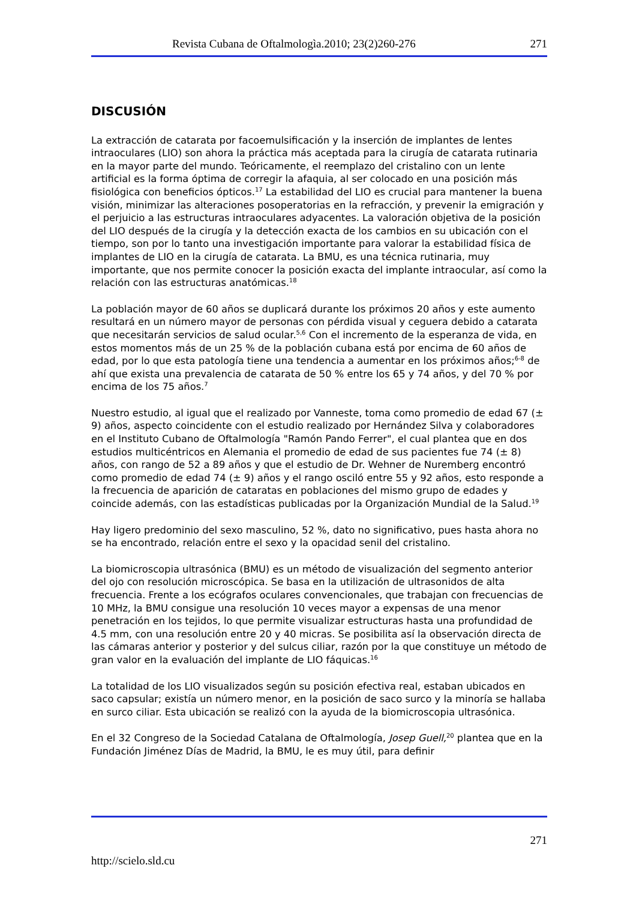Revista Cubana de Oftalmologìa.2010; 23(2)260-276 271
DISCUSIÓN
La extracción de catarata por facoemulsificación y la inserción de implantes de lentes intraoculares (LIO) son ahora la práctica más aceptada para la cirugía de catarata rutinaria en la mayor parte del mundo. Teóricamente, el reemplazo del cristalino con un lente artificial es la forma óptima de corregir la afaquia, al ser colocado en una posición más fisiológica con beneficios ópticos.<sup>17</sup> La estabilidad del LIO es crucial para mantener la buena visión, minimizar las alteraciones posoperatorias en la refracción, y prevenir la emigración y el perjuicio a las estructuras intraoculares adyacentes. La valoración objetiva de la posición del LIO después de la cirugía y la detección exacta de los cambios en su ubicación con el tiempo, son por lo tanto una investigación importante para valorar la estabilidad física de implantes de LIO en la cirugía de catarata. La BMU, es una técnica rutinaria, muy importante, que nos permite conocer la posición exacta del implante intraocular, así como la relación con las estructuras anatómicas.<sup>18</sup>
La población mayor de 60 años se duplicará durante los próximos 20 años y este aumento resultará en un número mayor de personas con pérdida visual y ceguera debido a catarata que necesitarán servicios de salud ocular.<sup>5,6</sup> Con el incremento de la esperanza de vida, en estos momentos más de un 25 % de la población cubana está por encima de 60 años de edad, por lo que esta patología tiene una tendencia a aumentar en los próximos años;<sup>6-8</sup> de ahí que exista una prevalencia de catarata de 50 % entre los 65 y 74 años, y del 70 % por encima de los 75 años.<sup>7</sup>
Nuestro estudio, al igual que el realizado por Vanneste, toma como promedio de edad 67 (± 9) años, aspecto coincidente con el estudio realizado por Hernández Silva y colaboradores en el Instituto Cubano de Oftalmología "Ramón Pando Ferrer", el cual plantea que en dos estudios multicéntricos en Alemania el promedio de edad de sus pacientes fue 74 (± 8) años, con rango de 52 a 89 años y que el estudio de Dr. Wehner de Nuremberg encontró como promedio de edad 74 (± 9) años y el rango osciló entre 55 y 92 años, esto responde a la frecuencia de aparición de cataratas en poblaciones del mismo grupo de edades y coincide además, con las estadísticas publicadas por la Organización Mundial de la Salud.<sup>19</sup>
Hay ligero predominio del sexo masculino, 52 %, dato no significativo, pues hasta ahora no se ha encontrado, relación entre el sexo y la opacidad senil del cristalino.
La biomicroscopia ultrasónica (BMU) es un método de visualización del segmento anterior del ojo con resolución microscópica. Se basa en la utilización de ultrasonidos de alta frecuencia. Frente a los ecógrafos oculares convencionales, que trabajan con frecuencias de 10 MHz, la BMU consigue una resolución 10 veces mayor a expensas de una menor penetración en los tejidos, lo que permite visualizar estructuras hasta una profundidad de 4.5 mm, con una resolución entre 20 y 40 micras. Se posibilita así la observación directa de las cámaras anterior y posterior y del sulcus ciliar, razón por la que constituye un método de gran valor en la evaluación del implante de LIO fáquicas.<sup>16</sup>
La totalidad de los LIO visualizados según su posición efectiva real, estaban ubicados en saco capsular; existía un número menor, en la posición de saco surco y la minoría se hallaba en surco ciliar. Esta ubicación se realizó con la ayuda de la biomicroscopia ultrasónica.
En el 32 Congreso de la Sociedad Catalana de Oftalmología, Josep Guell,<sup>20</sup> plantea que en la Fundación Jiménez Días de Madrid, la BMU, le es muy útil, para definir
271
http://scielo.sld.cu